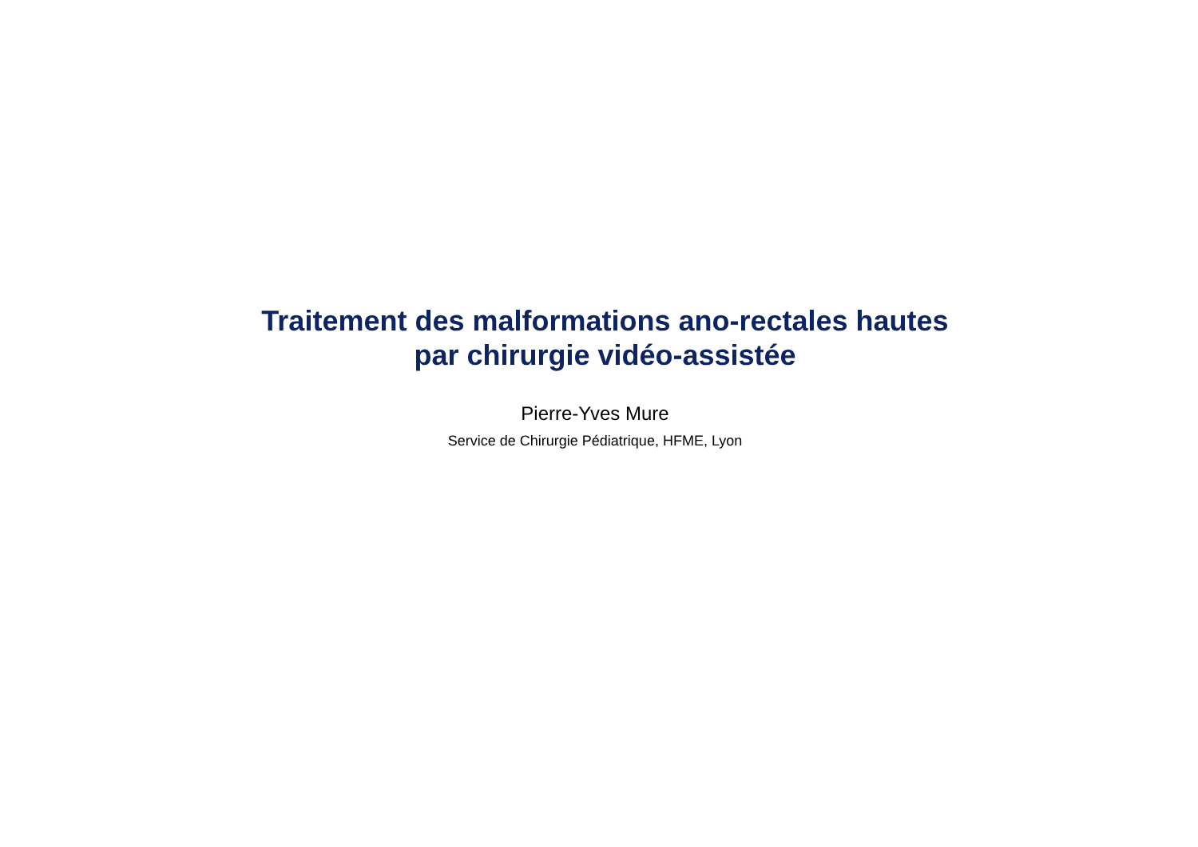Traitement des malformations ano-rectales hautes
par chirurgie vidéo-assistée
Pierre-Yves Mure
Service de Chirurgie Pédiatrique, HFME, Lyon